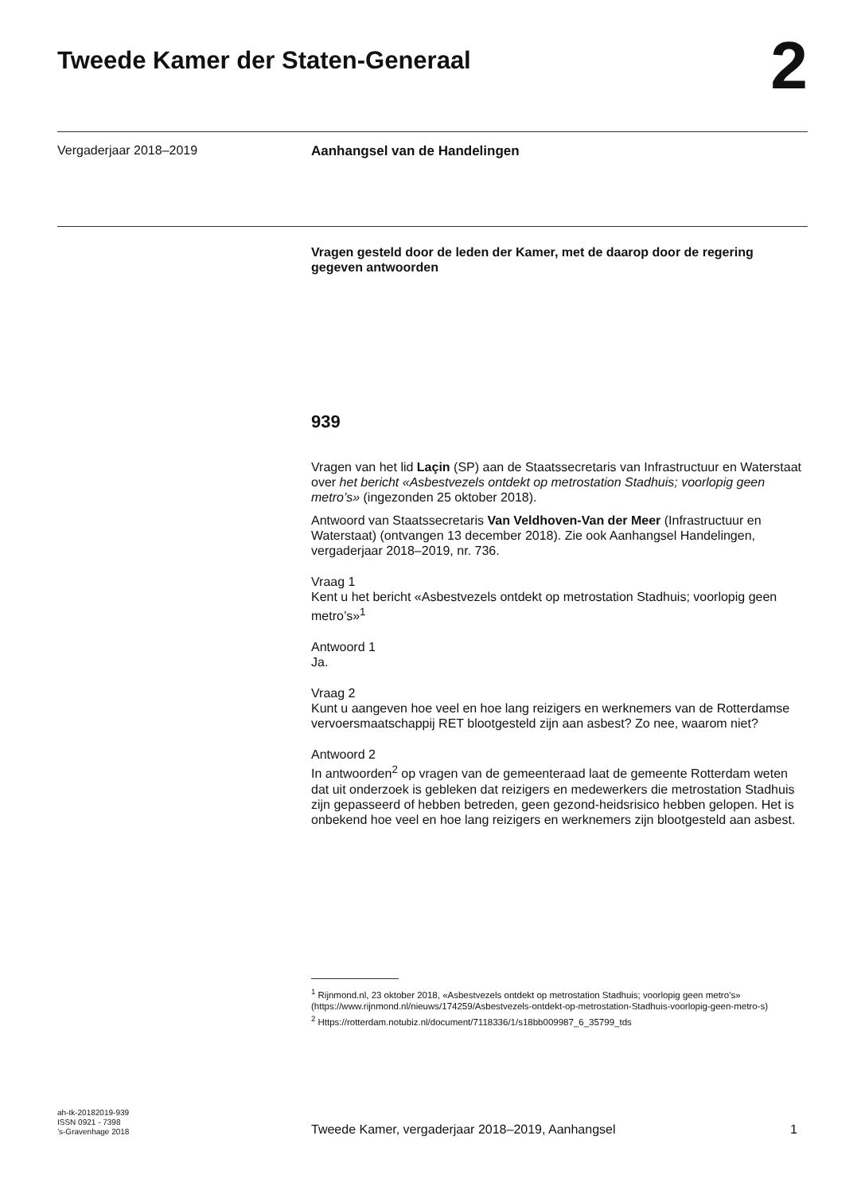Tweede Kamer der Staten-Generaal
2
Vergaderjaar 2018–2019
Aanhangsel van de Handelingen
Vragen gesteld door de leden der Kamer, met de daarop door de regering gegeven antwoorden
939
Vragen van het lid Laçin (SP) aan de Staatssecretaris van Infrastructuur en Waterstaat over het bericht «Asbestvezels ontdekt op metrostation Stadhuis; voorlopig geen metro’s» (ingezonden 25 oktober 2018).
Antwoord van Staatssecretaris Van Veldhoven-Van der Meer (Infrastructuur en Waterstaat) (ontvangen 13 december 2018). Zie ook Aanhangsel Handelingen, vergaderjaar 2018–2019, nr. 736.
Vraag 1
Kent u het bericht «Asbestvezels ontdekt op metrostation Stadhuis; voorlopig geen metro’s»<sup>1</sup>
Antwoord 1
Ja.
Vraag 2
Kunt u aangeven hoe veel en hoe lang reizigers en werknemers van de Rotterdamse vervoersmaatschappij RET blootgesteld zijn aan asbest? Zo nee, waarom niet?
Antwoord 2
In antwoorden<sup>2</sup> op vragen van de gemeenteraad laat de gemeente Rotterdam weten dat uit onderzoek is gebleken dat reizigers en medewerkers die metrostation Stadhuis zijn gepasseerd of hebben betreden, geen gezond-heidsrisico hebben gelopen. Het is onbekend hoe veel en hoe lang reizigers en werknemers zijn blootgesteld aan asbest.
<sup>1</sup> Rijnmond.nl, 23 oktober 2018, «Asbestvezels ontdekt op metrostation Stadhuis; voorlopig geen metro’s» (https://www.rijnmond.nl/nieuws/174259/Asbestvezels-ontdekt-op-metrostation-Stadhuis-voorlopig-geen-metro-s)
<sup>2</sup> Https://rotterdam.notubiz.nl/document/7118336/1/s18bb009987_6_35799_tds
ah-tk-20182019-939
ISSN 0921 - 7398
’s-Gravenhage 2018
Tweede Kamer, vergaderjaar 2018–2019, Aanhangsel 1